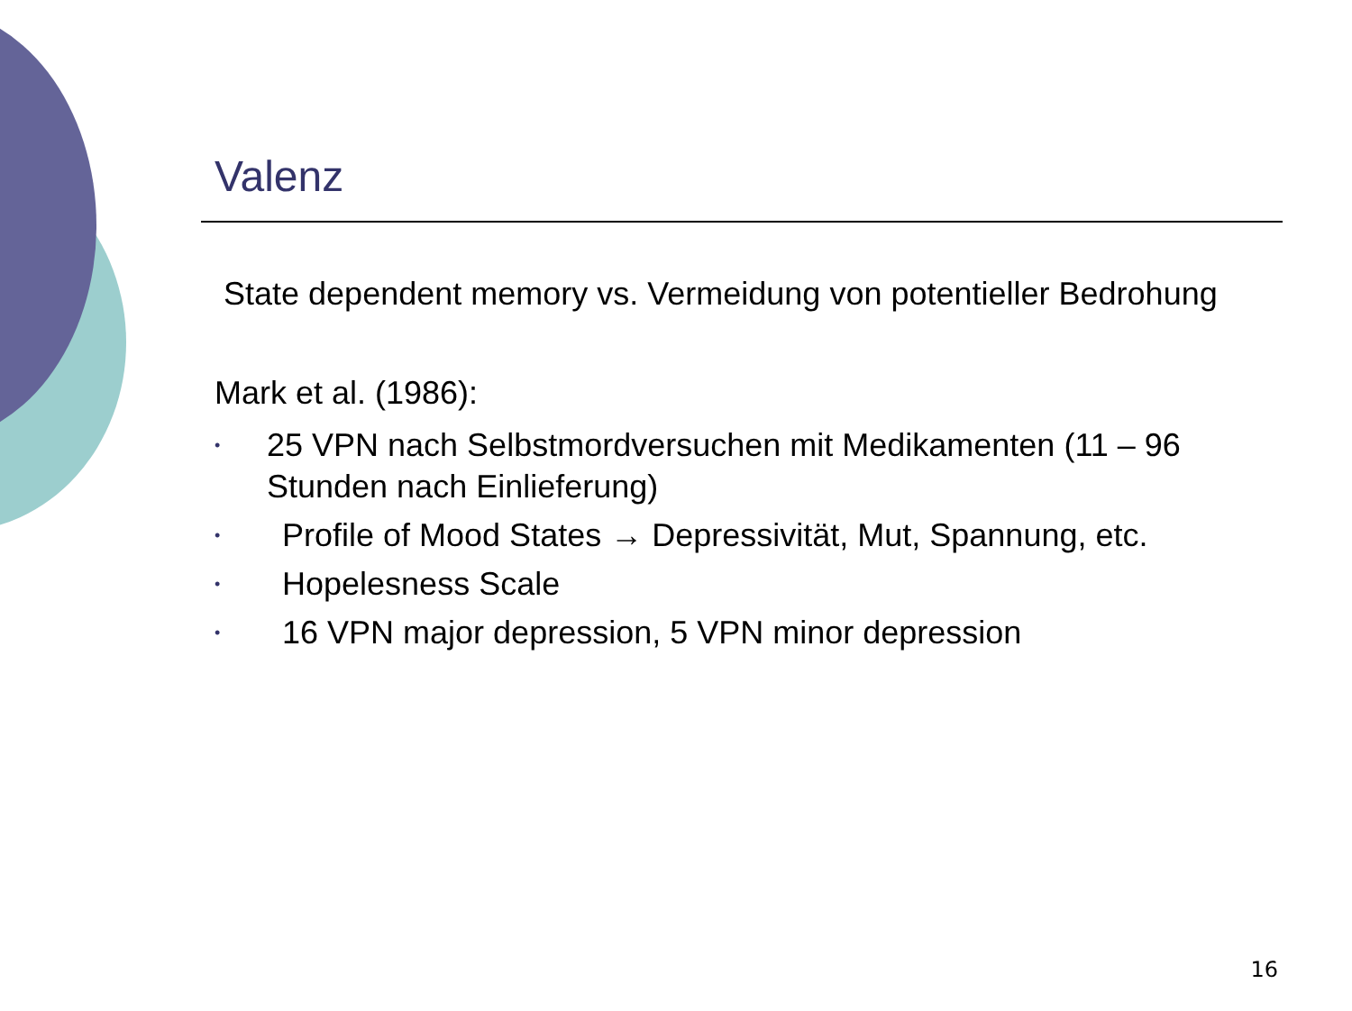Valenz
State dependent memory vs. Vermeidung von potentieller Bedrohung
Mark et al. (1986):
• 25 VPN nach Selbstmordversuchen mit Medikamenten (11 – 96 Stunden nach Einlieferung)
• Profile of Mood States → Depressivität, Mut, Spannung, etc.
• Hopelesness Scale
• 16 VPN major depression, 5 VPN minor depression
16